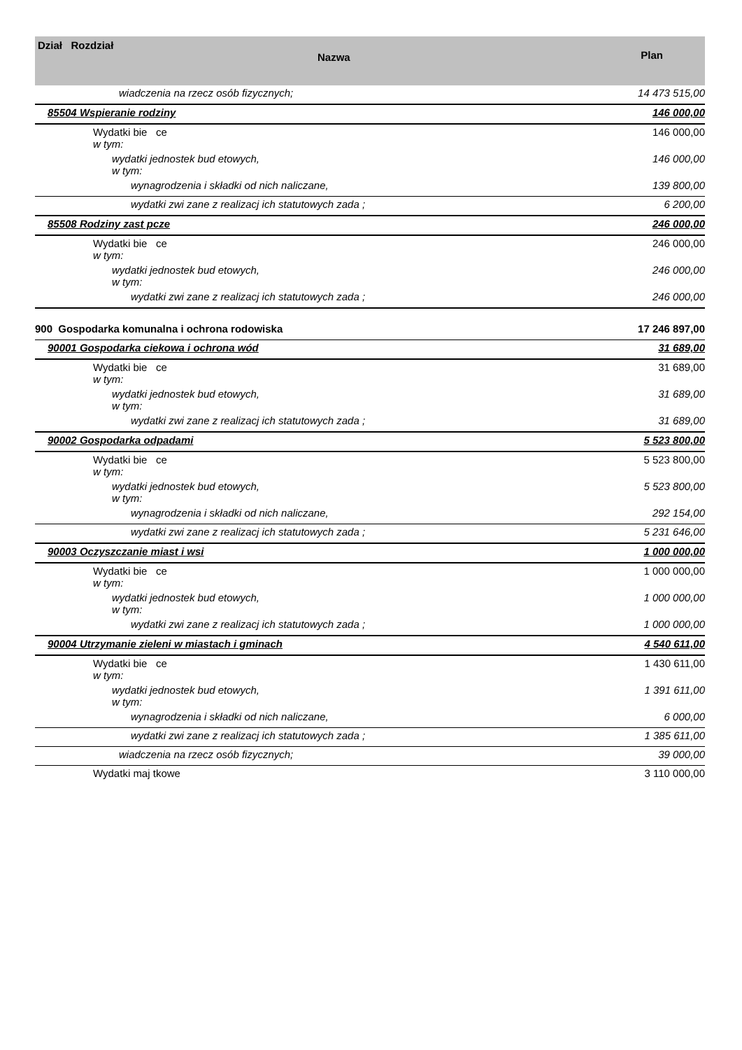| Dział Rozdział Nazwa | Plan |
| --- | --- |
| wiadczenia na rzecz osób fizycznych; | 14 473 515,00 |
| 85504 Wspieranie rodziny | 146 000,00 |
| Wydatki bie ce w tym: | 146 000,00 |
| wydatki jednostek bud etowych, w tym: | 146 000,00 |
| wynagrodzenia i składki od nich naliczane, | 139 800,00 |
| wydatki zwi zane z realizacj ich statutowych zada ; | 6 200,00 |
| 85508 Rodziny zast pcze | 246 000,00 |
| Wydatki bie ce w tym: | 246 000,00 |
| wydatki jednostek bud etowych, w tym: | 246 000,00 |
| wydatki zwi zane z realizacj ich statutowych zada ; | 246 000,00 |
| 900 Gospodarka komunalna i ochrona rodowiska | 17 246 897,00 |
| 90001 Gospodarka ciekowa i ochrona wód | 31 689,00 |
| Wydatki bie ce w tym: | 31 689,00 |
| wydatki jednostek bud etowych, w tym: | 31 689,00 |
| wydatki zwi zane z realizacj ich statutowych zada ; | 31 689,00 |
| 90002 Gospodarka odpadami | 5 523 800,00 |
| Wydatki bie ce w tym: | 5 523 800,00 |
| wydatki jednostek bud etowych, w tym: | 5 523 800,00 |
| wynagrodzenia i składki od nich naliczane, | 292 154,00 |
| wydatki zwi zane z realizacj ich statutowych zada ; | 5 231 646,00 |
| 90003 Oczyszczanie miast i wsi | 1 000 000,00 |
| Wydatki bie ce w tym: | 1 000 000,00 |
| wydatki jednostek bud etowych, w tym: | 1 000 000,00 |
| wydatki zwi zane z realizacj ich statutowych zada ; | 1 000 000,00 |
| 90004 Utrzymanie zieleni w miastach i gminach | 4 540 611,00 |
| Wydatki bie ce w tym: | 1 430 611,00 |
| wydatki jednostek bud etowych, w tym: | 1 391 611,00 |
| wynagrodzenia i składki od nich naliczane, | 6 000,00 |
| wydatki zwi zane z realizacj ich statutowych zada ; | 1 385 611,00 |
| wiadczenia na rzecz osób fizycznych; | 39 000,00 |
| Wydatki maj tkowe | 3 110 000,00 |